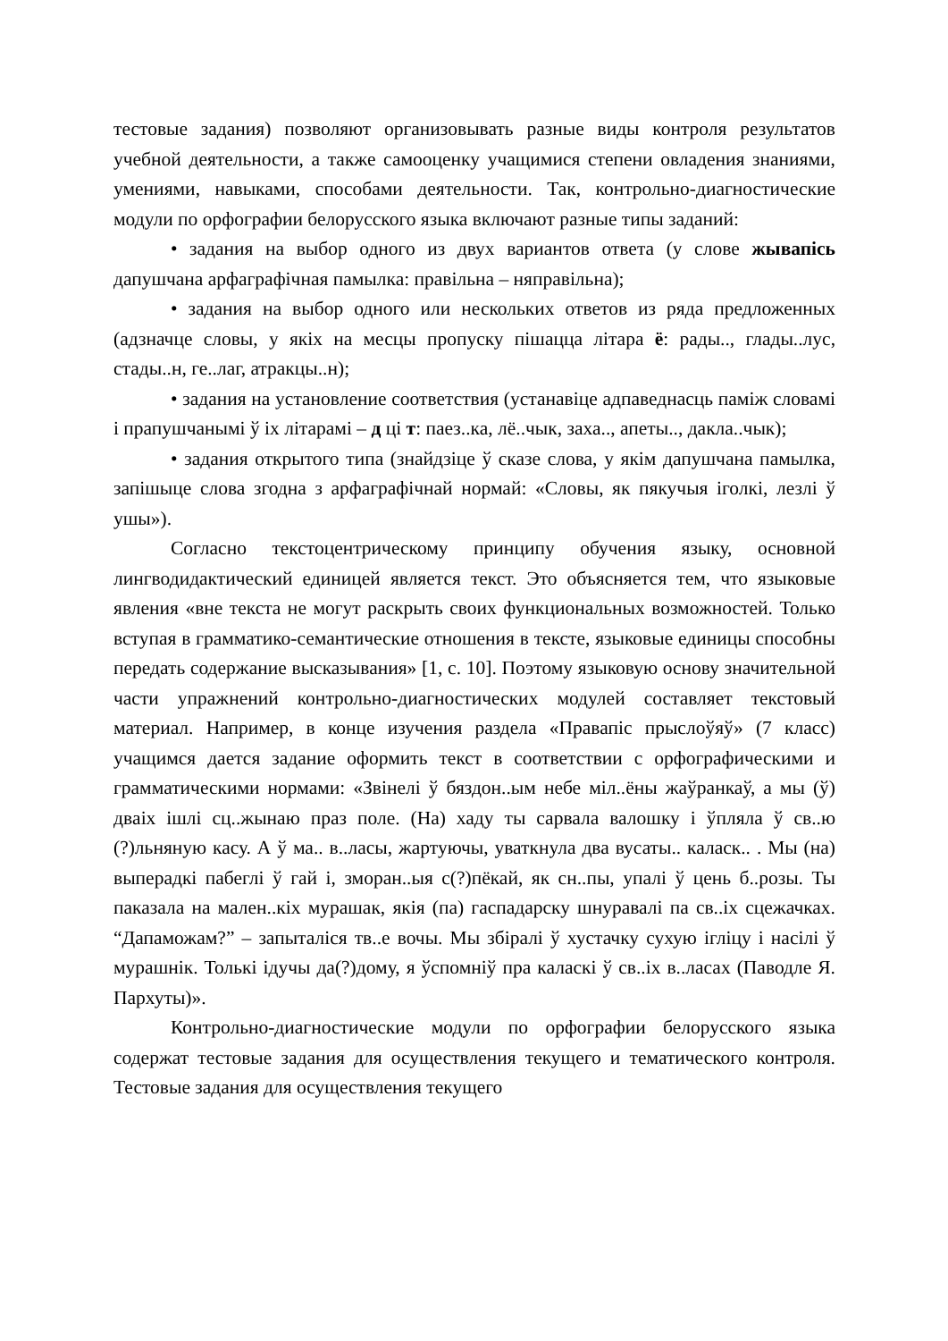тестовые задания) позволяют организовывать разные виды контроля результатов учебной деятельности, а также самооценку учащимися степени овладения знаниями, умениями, навыками, способами деятельности. Так, контрольно-диагностические модули по орфографии белорусского языка включают разные типы заданий:
• задания на выбор одного из двух вариантов ответа (у слове жывапісь дапушчана арфаграфічная памылка: правільна – няправільна);
• задания на выбор одного или нескольких ответов из ряда предложенных (адзначце словы, у якіх на месцы пропуску пішацца літара ё: рады.., глады..лус, стады..н, ге..лаг, атракцы..н);
• задания на установление соответствия (устанавіце адпаведнасць паміж словамі і прапушчанымі ў іх літарамі – д ці т: паез..ка, лё..чык, заха.., апеты.., дакла..чык);
• задания открытого типа (знайдзіце ў сказе слова, у якім дапушчана памылка, запішыце слова згодна з арфаграфічнай нормай: «Словы, як пякучыя іголкі, лезлі ў ушы»).
Согласно текстоцентрическому принципу обучения языку, основной лингводидактический единицей является текст. Это объясняется тем, что языковые явления «вне текста не могут раскрыть своих функциональных возможностей. Только вступая в грамматико-семантические отношения в тексте, языковые единицы способны передать содержание высказывания» [1, с. 10]. Поэтому языковую основу значительной части упражнений контрольно-диагностических модулей составляет текстовый материал. Например, в конце изучения раздела «Правапіс прыслоўяў» (7 класс) учащимся дается задание оформить текст в соответствии с орфографическими и грамматическими нормами: «Звінелі ў бяздон..ым небе міл..ёны жаўранкаў, а мы (ў) двaіх ішлі сц..жынаю праз поле. (На) хаду ты сарвала валошку і ўпляла ў св..ю (?)льняную касу. А ў ма.. в..ласы, жартуючы, уваткнула два вусаты.. каласк.. . Мы (на) выперадкі пабеглі ў гай і, зморан..ыя с(?)пёкай, як сн..пы, упалі ў цень б..розы. Ты паказала на мален..кіх мурашак, якія (па) гаспадарску шнуравалі па св..іх сцежачках. “Дапаможам?” – запыталіся тв..е вочы. Мы збіралі ў хустачку сухую ігліцу і насілі ў мурашнік. Толькі ідучы да(?)дому, я ўспомніў пра каласкі ў св..іх в..ласах (Паводле Я. Пархуты)».
Контрольно-диагностические модули по орфографии белорусского языка содержат тестовые задания для осуществления текущего и тематического контроля. Тестовые задания для осуществления текущего